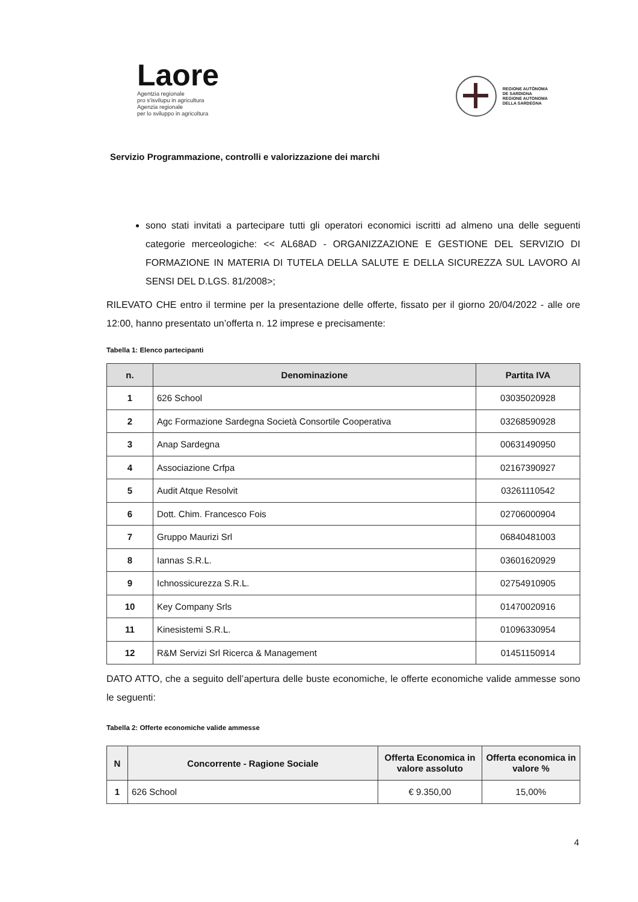Laore
Agentzia regionale
pro s'isvilupu in agricultura
Agenzia regionale
per lo sviluppo in agricoltura
REGIONE AUTÒNOMA
DE SARDIGNA
REGIONE AUTONOMA
DELLA SARDEGNA
Servizio Programmazione, controlli e valorizzazione dei marchi
sono stati invitati a partecipare tutti gli operatori economici iscritti ad almeno una delle seguenti categorie merceologiche: << AL68AD - ORGANIZZAZIONE E GESTIONE DEL SERVIZIO DI FORMAZIONE IN MATERIA DI TUTELA DELLA SALUTE E DELLA SICUREZZA SUL LAVORO AI SENSI DEL D.LGS. 81/2008>;
RILEVATO CHE entro il termine per la presentazione delle offerte, fissato per il giorno 20/04/2022 - alle ore 12:00, hanno presentato un’offerta n. 12 imprese e precisamente:
Tabella 1: Elenco partecipanti
| n. | Denominazione | Partita IVA |
| --- | --- | --- |
| 1 | 626 School | 03035020928 |
| 2 | Agc Formazione Sardegna Società Consortile Cooperativa | 03268590928 |
| 3 | Anap Sardegna | 00631490950 |
| 4 | Associazione Crfpa | 02167390927 |
| 5 | Audit Atque Resolvit | 03261110542 |
| 6 | Dott. Chim. Francesco Fois | 02706000904 |
| 7 | Gruppo Maurizi Srl | 06840481003 |
| 8 | Iannas S.R.L. | 03601620929 |
| 9 | Ichnossicurezza S.R.L. | 02754910905 |
| 10 | Key Company Srls | 01470020916 |
| 11 | Kinesistemi S.R.L. | 01096330954 |
| 12 | R&M Servizi Srl Ricerca & Management | 01451150914 |
DATO ATTO, che a seguito dell’apertura delle buste economiche, le offerte economiche valide ammesse sono le seguenti:
Tabella 2: Offerte economiche valide ammesse
| N | Concorrente - Ragione Sociale | Offerta Economica in valore assoluto | Offerta economica in valore % |
| --- | --- | --- | --- |
| 1 | 626 School | € 9.350,00 | 15,00% |
4